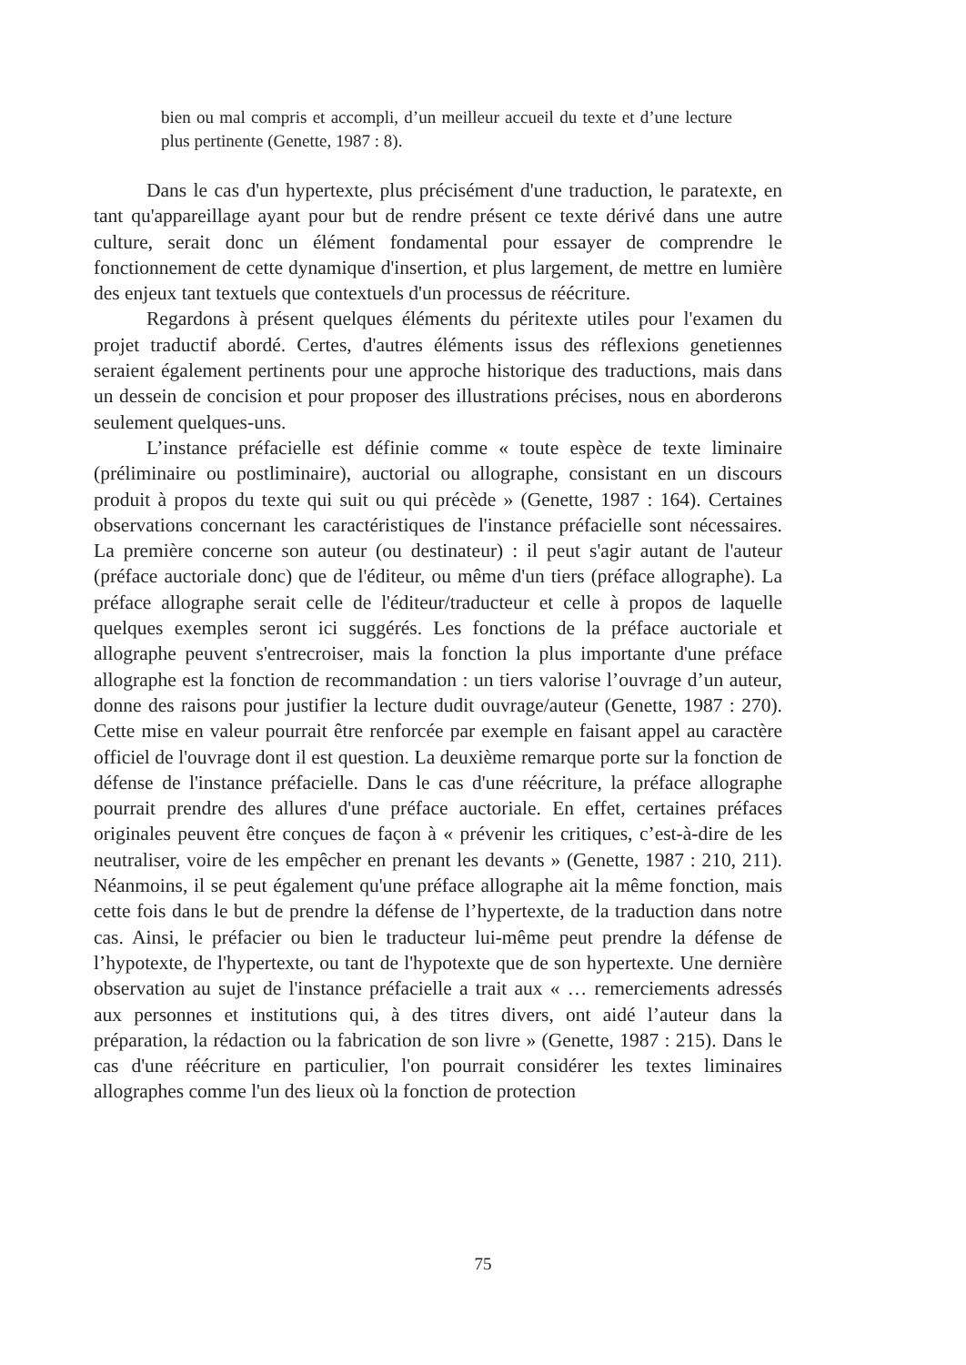bien ou mal compris et accompli, d’un meilleur accueil du texte et d’une lecture plus pertinente (Genette, 1987 : 8).
Dans le cas d'un hypertexte, plus précisément d'une traduction, le paratexte, en tant qu'appareillage ayant pour but de rendre présent ce texte dérivé dans une autre culture, serait donc un élément fondamental pour essayer de comprendre le fonctionnement de cette dynamique d'insertion, et plus largement, de mettre en lumière des enjeux tant textuels que contextuels d'un processus de réécriture.
Regardons à présent quelques éléments du péritexte utiles pour l'examen du projet traductif abordé. Certes, d'autres éléments issus des réflexions genetiennes seraient également pertinents pour une approche historique des traductions, mais dans un dessein de concision et pour proposer des illustrations précises, nous en aborderons seulement quelques-uns.
L’instance préfacielle est définie comme « toute espèce de texte liminaire (préliminaire ou postliminaire), auctorial ou allographe, consistant en un discours produit à propos du texte qui suit ou qui précède » (Genette, 1987 : 164). Certaines observations concernant les caractéristiques de l'instance préfacielle sont nécessaires. La première concerne son auteur (ou destinateur) : il peut s'agir autant de l'auteur (préface auctoriale donc) que de l'éditeur, ou même d'un tiers (préface allographe). La préface allographe serait celle de l'éditeur/traducteur et celle à propos de laquelle quelques exemples seront ici suggérés. Les fonctions de la préface auctoriale et allographe peuvent s'entrecroiser, mais la fonction la plus importante d'une préface allographe est la fonction de recommandation : un tiers valorise l’ouvrage d’un auteur, donne des raisons pour justifier la lecture dudit ouvrage/auteur (Genette, 1987 : 270). Cette mise en valeur pourrait être renforcée par exemple en faisant appel au caractère officiel de l'ouvrage dont il est question. La deuxième remarque porte sur la fonction de défense de l'instance préfacielle. Dans le cas d'une réécriture, la préface allographe pourrait prendre des allures d'une préface auctoriale. En effet, certaines préfaces originales peuvent être conçues de façon à « prévenir les critiques, c’est-à-dire de les neutraliser, voire de les empêcher en prenant les devants » (Genette, 1987 : 210, 211). Néanmoins, il se peut également qu'une préface allographe ait la même fonction, mais cette fois dans le but de prendre la défense de l’hypertexte, de la traduction dans notre cas. Ainsi, le préfacier ou bien le traducteur lui-même peut prendre la défense de l’hypotexte, de l'hypertexte, ou tant de l'hypotexte que de son hypertexte. Une dernière observation au sujet de l'instance préfacielle a trait aux « … remerciements adressés aux personnes et institutions qui, à des titres divers, ont aidé l’auteur dans la préparation, la rédaction ou la fabrication de son livre » (Genette, 1987 : 215). Dans le cas d'une réécriture en particulier, l'on pourrait considérer les textes liminaires allographes comme l'un des lieux où la fonction de protection
75